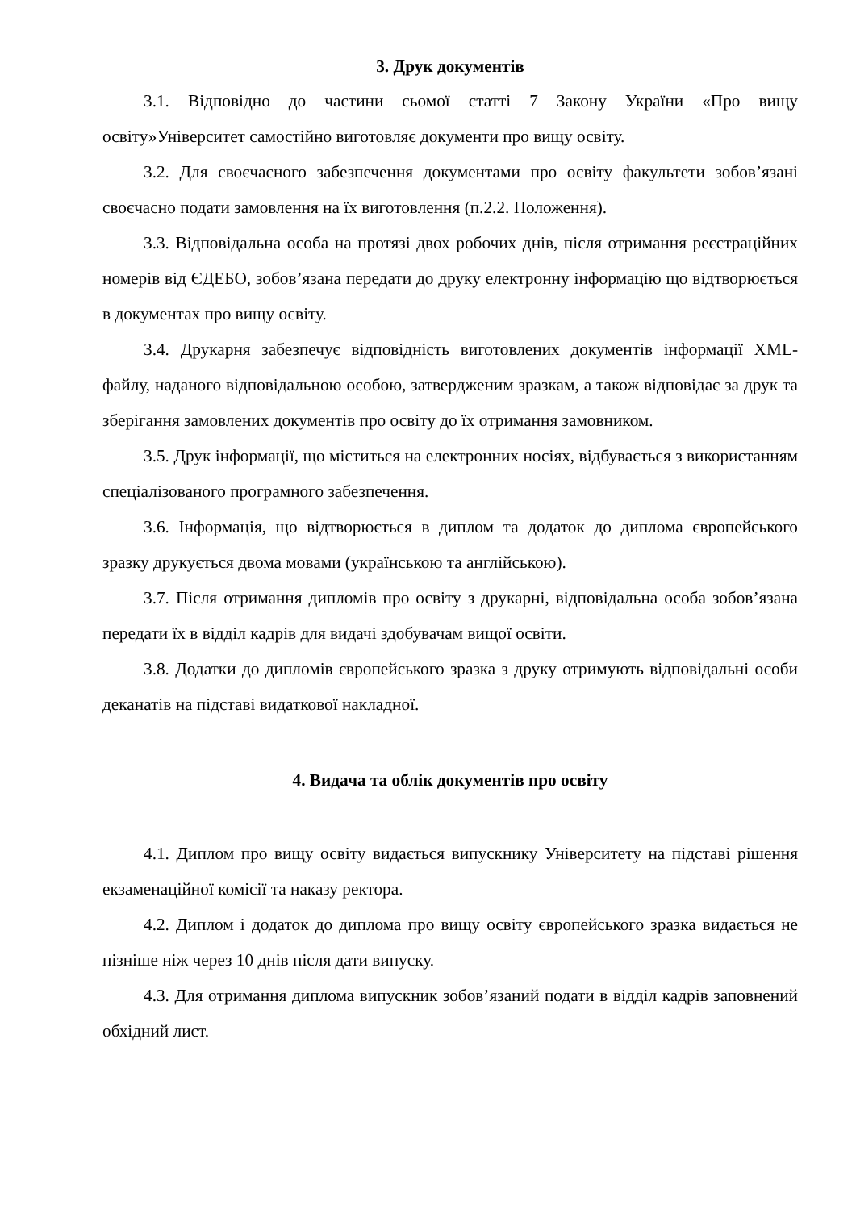3. Друк документів
3.1. Відповідно до частини сьомої статті 7 Закону України «Про вищу освіту»Університет самостійно виготовляє документи про вищу освіту.
3.2. Для своєчасного забезпечення документами про освіту факультети зобов’язані своєчасно подати замовлення на їх виготовлення (п.2.2. Положення).
3.3. Відповідальна особа на протязі двох робочих днів, після отримання реєстраційних номерів від ЄДЕБО, зобов’язана передати до друку електронну інформацію що відтворюється в документах про вищу освіту.
3.4. Друкарня забезпечує відповідність виготовлених документів інформації XML-файлу, наданого відповідальною особою, затвердженим зразкам, а також відповідає за друк та зберігання замовлених документів про освіту до їх отримання замовником.
3.5. Друк інформації, що міститься на електронних носіях, відбувається з використанням спеціалізованого програмного забезпечення.
3.6. Інформація, що відтворюється в диплом та додаток до диплома європейського зразку друкується двома мовами (українською та англійською).
3.7. Після отримання дипломів про освіту з друкарні, відповідальна особа зобов’язана передати їх в відділ кадрів для видачі здобувачам вищої освіти.
3.8. Додатки до дипломів європейського зразка з друку отримують відповідальні особи деканатів на підставі видаткової накладної.
4. Видача та облік документів про освіту
4.1. Диплом про вищу освіту видається випускнику Університету на підставі рішення екзаменаційної комісії та наказу ректора.
4.2. Диплом і додаток до диплома про вищу освіту європейського зразка видається не пізніше ніж через 10 днів після дати випуску.
4.3. Для отримання диплома випускник зобов’язаний подати в відділ кадрів заповнений обхідний лист.